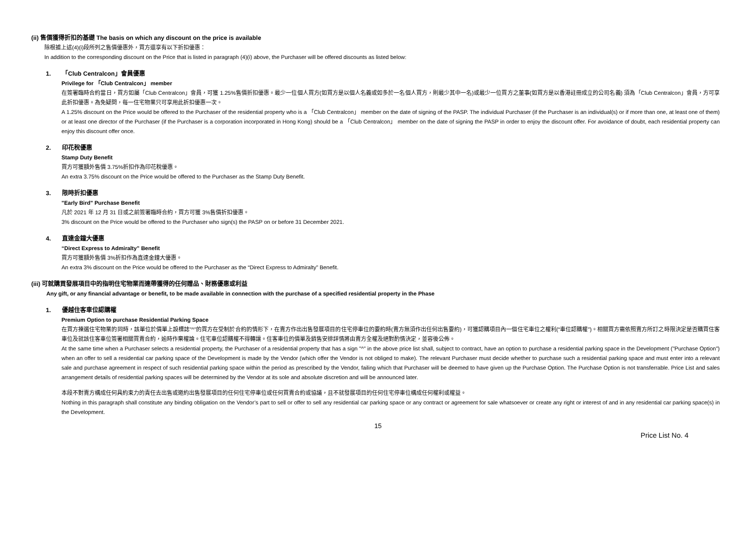(ii) 售價獲得折扣的基礎 The basis on which any discount on the price is available
除根據上述(4)(i)段所列之售價優惠外，買方還享有以下折扣優惠：
In addition to the corresponding discount on the Price that is listed in paragraph (4)(i) above, the Purchaser will be offered discounts as listed below:
1. 「Club Centralcon」會員優惠
Privilege for 「Club Centralcon」 member
在簽署臨時合約當日，買方如屬「Club Centralcon」會員，可獲 1.25%售價折扣優惠。最少一位個人買方(如買方是以個人名義或如多於一名個人買方，則最少其中一名)或最少一位買方之董事(如買方是以香港註冊成立的公司名義) 須為「Club Centralcon」會員，方可享此折扣優惠。為免疑問，每一住宅物業只可享用此折扣優惠一次。
A 1.25% discount on the Price would be offered to the Purchaser of the residential property who is a 「Club Centralcon」 member on the date of signing of the PASP. The individual Purchaser (if the Purchaser is an individual(s) or if more than one, at least one of them) or at least one director of the Purchaser (if the Purchaser is a corporation incorporated in Hong Kong) should be a 「Club Centralcon」 member on the date of signing the PASP in order to enjoy the discount offer. For avoidance of doubt, each residential property can enjoy this discount offer once.
2. 印花稅優惠
Stamp Duty Benefit
買方可獲額外售價 3.75%折扣作為印花稅優惠。
An extra 3.75% discount on the Price would be offered to the Purchaser as the Stamp Duty Benefit.
3. 限時折扣優惠
"Early Bird" Purchase Benefit
凡於 2021 年 12 月 31 日或之前簽署臨時合約，買方可獲 3%售價折扣優惠。
3% discount on the Price would be offered to the Purchaser who sign(s) the PASP on or before 31 December 2021.
4. 直達金鐘大優惠
“Direct Express to Admiralty” Benefit
買方可獲額外售價 3%折扣作為直達金鐘大優惠。
An extra 3% discount on the Price would be offered to the Purchaser as the “Direct Express to Admiralty” Benefit.
(iii) 可就購買發展項目中的指明住宅物業而連帶獲得的任何贈品、財務優惠或利益
Any gift, or any financial advantage or benefit, to be made available in connection with the purchase of a specified residential property in the Phase
1. 優越住客車位認購權
Premium Option to purchase Residential Parking Space
在買方揀選住宅物業的同時，該單位於價單上設標誌"^"的買方在受制於合約的情形下，在賣方作出出售發展項目的住宅停車位的要約時(賣方無須作出任何出售要約)，可獲認購項目內一個住宅車位之權利(“車位認購權”)。相關買方需依照賣方所訂之時限決定是否購買住客車位及就該住客車位簽署相關買賣合約，逾時作棄權論。住宅車位認購權不得轉讓。住客車位的價單及銷售安排詳情將由賣方全權及絕對酌情決定，並容後公佈。
At the same time when a Purchaser selects a residential property, the Purchaser of a residential property that has a sign "^" in the above price list shall, subject to contract, have an option to purchase a residential parking space in the Development ("Purchase Option") when an offer to sell a residential car parking space of the Development is made by the Vendor (which offer the Vendor is not obliged to make). The relevant Purchaser must decide whether to purchase such a residential parking space and must enter into a relevant sale and purchase agreement in respect of such residential parking space within the period as prescribed by the Vendor, failing which that Purchaser will be deemed to have given up the Purchase Option. The Purchase Option is not transferrable. Price List and sales arrangement details of residential parking spaces will be determined by the Vendor at its sole and absolute discretion and will be announced later.
本段不對賣方構成任何具約束力的責任去出售或邀約出售發展項目的任何住宅停車位或任何買賣合約或協議，且不就發展項目的任何住宅停車位構成任何權利或權益。
Nothing in this paragraph shall constitute any binding obligation on the Vendor’s part to sell or offer to sell any residential car parking space or any contract or agreement for sale whatsoever or create any right or interest of and in any residential car parking space(s) in the Development.
15
Price List No. 4